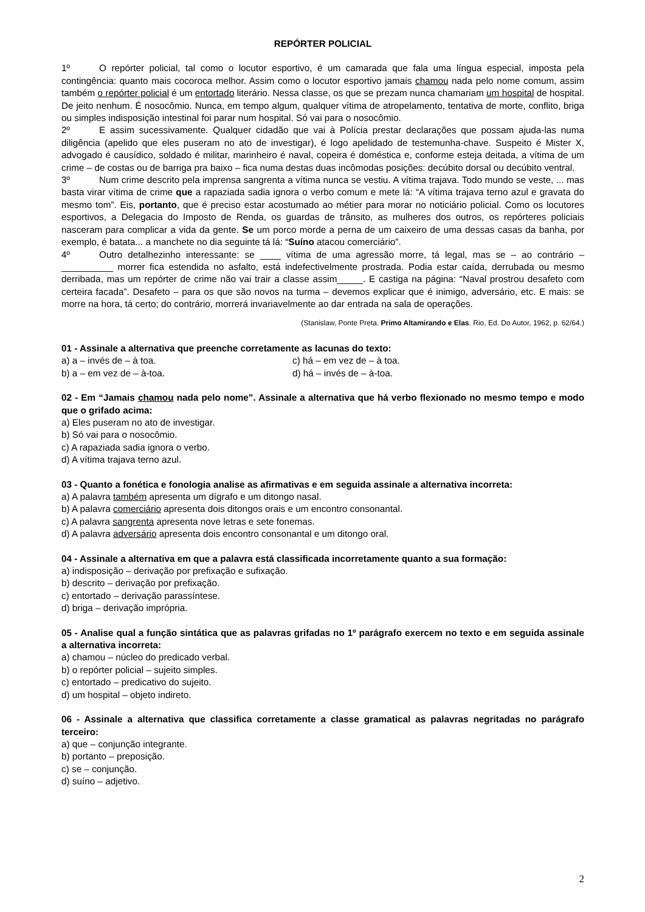REPÓRTER POLICIAL
1º O repórter policial, tal como o locutor esportivo, é um camarada que fala uma língua especial, imposta pela contingência: quanto mais cocoroca melhor. Assim como o locutor esportivo jamais chamou nada pelo nome comum, assim também o repórter policial é um entortado literário. Nessa classe, os que se prezam nunca chamariam um hospital de hospital. De jeito nenhum. É nosocômio. Nunca, em tempo algum, qualquer vítima de atropelamento, tentativa de morte, conflito, briga ou simples indisposição intestinal foi parar num hospital. Só vai para o nosocômio.
2º E assim sucessivamente. Qualquer cidadão que vai à Polícia prestar declarações que possam ajuda-las numa diligência (apelido que eles puseram no ato de investigar), é logo apelidado de testemunha-chave. Suspeito é Mister X, advogado é causídico, soldado é militar, marinheiro é naval, copeira é doméstica e, conforme esteja deitada, a vítima de um crime – de costas ou de barriga pra baixo – fica numa destas duas incômodas posições: decúbito dorsal ou decúbito ventral.
3º Num crime descrito pela imprensa sangrenta a vítima nunca se vestiu. A vítima trajava. Todo mundo se veste, ... mas basta virar vítima de crime que a rapaziada sadia ignora o verbo comum e mete lá: “A vítima trajava terno azul e gravata do mesmo tom”. Eis, portanto, que é preciso estar acostumado ao métier para morar no noticiário policial. Como os locutores esportivos, a Delegacia do Imposto de Renda, os guardas de trânsito, as mulheres dos outros, os repórteres policiais nasceram para complicar a vida da gente. Se um porco morde a perna de um caixeiro de uma dessas casas da banha, por exemplo, é batata... a manchete no dia seguinte tá lá: “Suíno atacou comerciário”.
4º Outro detalhezinho interessante: se ____ vítima de uma agressão morre, tá legal, mas se – ao contrário – __________ morrer fica estendida no asfalto, está indefectivelmente prostrada. Podia estar caída, derrubada ou mesmo derribada, mas um repórter de crime não vai trair a classe assim_____. E castiga na página: “Naval prostrou desafeto com certeira facada”. Desafeto – para os que são novos na turma – devemos explicar que é inimigo, adversário, etc. E mais: se morre na hora, tá certo; do contrário, morrerá invariavelmente ao dar entrada na sala de operações.
(Stanislaw, Ponte Preta. Primo Altamirando e Elas. Rio, Ed. Do Autor, 1962, p. 62/64.)
01 - Assinale a alternativa que preenche corretamente as lacunas do texto:
a) a – invés de – à toa.
c) há – em vez de – à toa.
b) a – em vez de – à-toa.
d) há – invés de – à-toa.
02 - Em “Jamais chamou nada pelo nome”. Assinale a alternativa que há verbo flexionado no mesmo tempo e modo que o grifado acima:
a) Eles puseram no ato de investigar.
b) Só vai para o nosocômio.
c) A rapaziada sadia ignora o verbo.
d) A vítima trajava terno azul.
03 - Quanto a fonética e fonologia analise as afirmativas e em seguida assinale a alternativa incorreta:
a) A palavra também apresenta um dígrafo e um ditongo nasal.
b) A palavra comerciário apresenta dois ditongos orais e um encontro consonantal.
c) A palavra sangrenta apresenta nove letras e sete fonemas.
d) A palavra adversário apresenta dois encontro consonantal e um ditongo oral.
04 - Assinale a alternativa em que a palavra está classificada incorretamente quanto a sua formação:
a) indisposição – derivação por prefixação e sufixação.
b) descrito – derivação por prefixação.
c) entortado – derivação parassíntese.
d) briga – derivação imprópria.
05 - Analise qual a função sintática que as palavras grifadas no 1º parágrafo exercem no texto e em seguida assinale a alternativa incorreta:
a) chamou – núcleo do predicado verbal.
b) o repórter policial – sujeito simples.
c) entortado – predicativo do sujeito.
d) um hospital – objeto indireto.
06 - Assinale a alternativa que classifica corretamente a classe gramatical as palavras negritadas no parágrafo terceiro:
a) que – conjunção integrante.
b) portanto – preposição.
c) se – conjunção.
d) suíno – adjetivo.
2